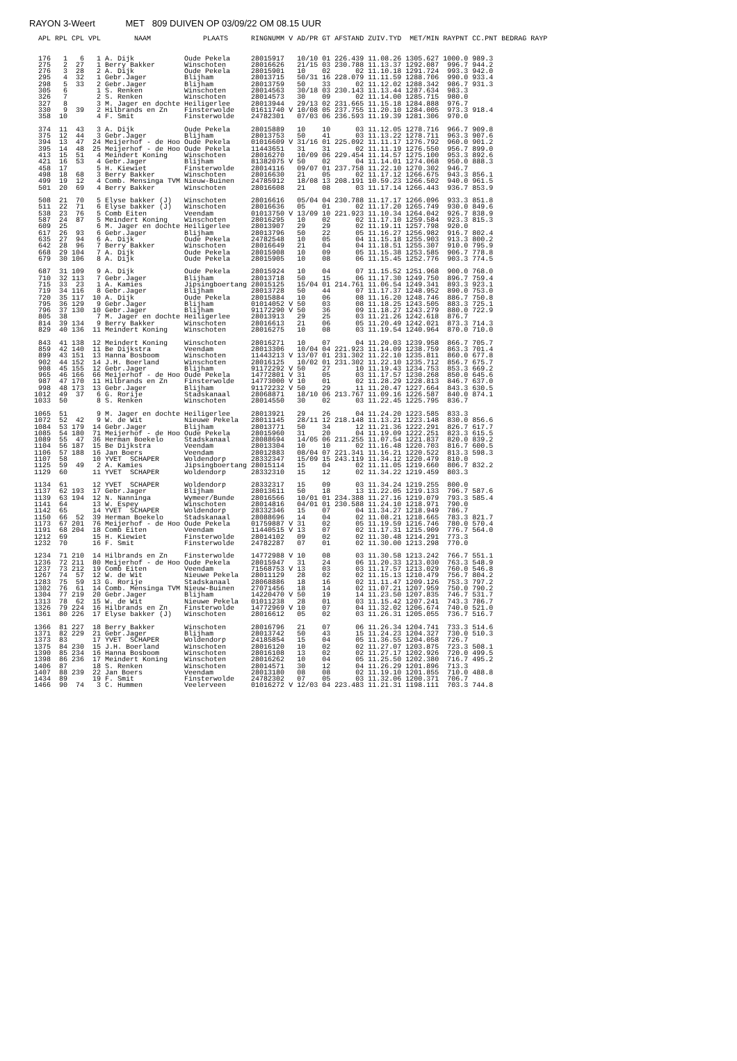RAYON 3-Weert MET 809 DUIVEN OP 03/09/22 OM 08.15 UUR
| APL | RPL | CPL | VPL | NAAM | PLAATS | RINGNUMM | V | AD/PR | GT | AFSTAND | ZUIV.TYD | MET/MIN | RAYPNT | CC.PNT | BEDRAG | RAYP |
| --- | --- | --- | --- | --- | --- | --- | --- | --- | --- | --- | --- | --- | --- | --- | --- | --- |
| 176 | 1 | 6 | 1 | A. Dijk | Oude Pekela | 28015917 | | 10/10 | 01 | 226.439 | 11.08.26 | 1305.627 | 1000.0 | 989.3 | | |
| 275 | 2 | 27 | 1 | Berry Bakker | Winschoten | 28016626 | | 21/15 | 03 | 230.788 | 11.13.37 | 1292.087 | 996.7 | 944.2 | | |
| 276 | 3 | 28 | 2 | A. Dijk | Oude Pekela | 28015901 | | 10 | 02 | 02 | 11.10.18 | 1291.724 | 993.3 | 942.0 | | |
| 295 | 4 | 32 | 1 | Gebr.Jager | Blijham | 28013715 | | 50/31 | 16 | 228.079 | 11.11.59 | 1288.706 | 990.0 | 933.4 | | |
| 298 | 5 | 33 | 2 | Gebr.Jager | Blijham | 28013759 | | 50 | 33 | 02 | 11.12.02 | 1288.342 | 986.7 | 931.3 | | |
| 305 | 6 | | 1 | S. Renken | Winschoten | 28014563 | | 30/18 | 03 | 230.143 | 11.13.44 | 1287.634 | 983.3 | | | |
| 326 | 7 | | 2 | S. Renken | Winschoten | 28014573 | | 30 | 09 | 02 | 11.14.00 | 1285.715 | 980.0 | | | |
| 327 | 8 | | 3 | M. Jager en dochte | Heiligerlee | 28013944 | | 29/13 | 02 | 231.665 | 11.15.18 | 1284.888 | 976.7 | | | |
| 330 | 9 | 39 | 2 | Hilbrands en Zn | Finsterwolde | 01611740 | V | 10/08 | 05 | 237.755 | 11.20.10 | 1284.005 | 973.3 | 918.4 | | |
| 358 | 10 | | 4 | F. Smit | Finsterwolde | 24782301 | | 07/03 | 06 | 236.593 | 11.19.39 | 1281.306 | 970.0 | | | |
| 374 | 11 | 43 | 3 | A. Dijk | Oude Pekela | 28015889 | | 10 | 10 | 03 | 11.12.05 | 1278.716 | 966.7 | 909.8 | | |
| 375 | 12 | 44 | 3 | Gebr.Jager | Blijham | 28013753 | | 50 | 41 | 03 | 11.13.22 | 1278.711 | 963.3 | 907.6 | | |
| 394 | 13 | 47 | 24 | Meijerhof - de Hoo | Oude Pekela | 01016609 | V | 31/16 | 01 | 225.092 | 11.11.17 | 1276.792 | 960.0 | 901.2 | | |
| 395 | 14 | 48 | 25 | Meijerhof - de Hoo | Oude Pekela | 11443651 | | 31 | 31 | 02 | 11.11.19 | 1276.550 | 956.7 | 899.0 | | |
| 413 | 15 | 51 | 4 | Meindert Koning | Winschoten | 28016270 | | 10/09 | 06 | 229.454 | 11.14.57 | 1275.100 | 953.3 | 892.6 | | |
| 421 | 16 | 53 | 4 | Gebr.Jager | Blijham | 81382075 | V | 50 | 02 | 04 | 11.14.01 | 1274.068 | 950.0 | 888.3 | | |
| 458 | 17 | | 5 | H. Kiewiet | Finsterwolde | 28014116 | | 09/07 | 01 | 237.758 | 11.22.10 | 1270.302 | 946.7 | | | |
| 498 | 18 | 68 | 3 | Berry Bakker | Winschoten | 28016630 | | 21 | 05 | 02 | 11.17.12 | 1266.675 | 943.3 | 856.1 | | |
| 499 | 19 | 12 | 4 | Comb. Mensinga TVM | Nieuw-Buinen | 24785912 | | 18/08 | 13 | 208.191 | 10.59.23 | 1266.502 | 940.0 | 961.5 | | |
| 501 | 20 | 69 | 4 | Berry Bakker | Winschoten | 28016608 | | 21 | 08 | 03 | 11.17.14 | 1266.443 | 936.7 | 853.9 | | |
| 508 | 21 | 70 | 5 | Elyse bakker (J) | Winschoten | 28016616 | | 05/04 | 04 | 230.788 | 11.17.17 | 1266.096 | 933.3 | 851.8 | | |
| 511 | 22 | 71 | 6 | Elyse bakker (J) | Winschoten | 28016636 | | 05 | 01 | 02 | 11.17.20 | 1265.749 | 930.0 | 849.6 | | |
| 538 | 23 | 76 | 5 | Comb Eiten | Veendam | 01013750 | V | 13/09 | 10 | 221.923 | 11.10.34 | 1264.042 | 926.7 | 838.9 | | |
| 587 | 24 | 87 | 5 | Meindert Koning | Winschoten | 28016295 | | 10 | 02 | 02 | 11.17.10 | 1259.584 | 923.3 | 815.3 | | |
| 609 | 25 | | 6 | M. Jager en dochte | Heiligerlee | 28013907 | | 29 | 29 | 02 | 11.19.11 | 1257.798 | 920.0 | | | |
| 617 | 26 | 93 | 6 | Gebr.Jager | Blijham | 28013796 | | 50 | 22 | 05 | 11.16.27 | 1256.982 | 916.7 | 802.4 | | |
| 635 | 27 | 94 | 6 | A. Dijk | Oude Pekela | 24782548 | | 10 | 05 | 04 | 11.15.18 | 1255.903 | 913.3 | 800.2 | | |
| 642 | 28 | 96 | 7 | Berry Bakker | Winschoten | 28016649 | | 21 | 04 | 04 | 11.18.51 | 1255.307 | 910.0 | 795.9 | | |
| 668 | 29 | 104 | 7 | A. Dijk | Oude Pekela | 28015908 | | 10 | 09 | 05 | 11.15.38 | 1253.585 | 906.7 | 778.8 | | |
| 679 | 30 | 106 | 8 | A. Dijk | Oude Pekela | 28015905 | | 10 | 08 | 06 | 11.15.45 | 1252.776 | 903.3 | 774.5 | | |
| 687 | 31 | 109 | 9 | A. Dijk | Oude Pekela | 28015924 | | 10 | 04 | 07 | 11.15.52 | 1251.968 | 900.0 | 768.0 | | |
| 710 | 32 | 113 | 7 | Gebr.Jager | Blijham | 28013718 | | 50 | 15 | 06 | 11.17.30 | 1249.750 | 896.7 | 759.4 | | |
| 715 | 33 | 23 | 1 | A. Kamies | Jipsingboertang | 28015125 | | 15/04 | 01 | 214.761 | 11.06.54 | 1249.341 | 893.3 | 923.1 | | |
| 719 | 34 | 116 | 8 | Gebr.Jager | Blijham | 28013728 | | 50 | 44 | 07 | 11.17.37 | 1248.952 | 890.0 | 753.0 | | |
| 720 | 35 | 117 | 10 | A. Dijk | Oude Pekela | 28015884 | | 10 | 06 | 08 | 11.16.20 | 1248.746 | 886.7 | 750.8 | | |
| 795 | 36 | 129 | 9 | Gebr.Jager | Blijham | 01014052 | V | 50 | 03 | 08 | 11.18.25 | 1243.505 | 883.3 | 725.1 | | |
| 796 | 37 | 130 | 10 | Gebr.Jager | Blijham | 91172290 | V | 50 | 36 | 09 | 11.18.27 | 1243.279 | 880.0 | 722.9 | | |
| 805 | 38 | | 7 | M. Jager en dochte | Heiligerlee | 28013913 | | 29 | 25 | 03 | 11.21.26 | 1242.618 | 876.7 | | | |
| 814 | 39 | 134 | 9 | Berry Bakker | Winschoten | 28016613 | | 21 | 06 | 05 | 11.20.49 | 1242.021 | 873.3 | 714.3 | | |
| 829 | 40 | 136 | 11 | Meindert Koning | Winschoten | 28016275 | | 10 | 08 | 03 | 11.19.54 | 1240.964 | 870.0 | 710.0 | | |
| 843 | 41 | 138 | 12 | Meindert Koning | Winschoten | 28016271 | | 10 | 07 | 04 | 11.20.03 | 1239.958 | 866.7 | 705.7 | | |
| 859 | 42 | 140 | 11 | Be Dijkstra | Veendam | 28013306 | | 10/04 | 04 | 221.923 | 11.14.09 | 1238.759 | 863.3 | 701.4 | | |
| 899 | 43 | 151 | 13 | Hanna Bosboom | Winschoten | 11443213 | V | 13/07 | 01 | 231.302 | 11.22.10 | 1235.811 | 860.0 | 677.8 | | |
| 902 | 44 | 152 | 14 | J.H. Boerland | Winschoten | 28016125 | | 10/02 | 01 | 231.302 | 11.22.10 | 1235.712 | 856.7 | 675.7 | | |
| 908 | 45 | 155 | 12 | Gebr.Jager | Blijham | 91172292 | V | 50 | 27 | 10 | 11.19.43 | 1234.753 | 853.3 | 669.2 | | |
| 965 | 46 | 166 | 66 | Meijerhof - de Hoo | Oude Pekela | 14772801 | V | 31 | 05 | 03 | 11.17.57 | 1230.268 | 850.0 | 645.6 | | |
| 987 | 47 | 170 | 11 | Hilbrands en Zn | Finsterwolde | 14773000 | V | 10 | 01 | 02 | 11.28.29 | 1228.813 | 846.7 | 637.0 | | |
| 998 | 48 | 173 | 13 | Gebr.Jager | Blijham | 91172232 | V | 50 | 29 | 11 | 11.20.47 | 1227.664 | 843.3 | 630.5 | | |
| 1012 | 49 | 37 | 6 | G. Rorije | Stadskanaal | 28068871 | | 18/10 | 06 | 213.767 | 11.09.16 | 1226.587 | 840.0 | 874.1 | | |
| 1033 | 50 | | 8 | S. Renken | Winschoten | 28014550 | | 30 | 02 | 03 | 11.22.45 | 1225.795 | 836.7 | | | |
| 1065 | 51 | | 9 | M. Jager en dochte | Heiligerlee | 28013921 | | 29 | 26 | 04 | 11.24.20 | 1223.585 | 833.3 | | | |
| 1072 | 52 | 42 | 9 | W. de Wit | Nieuwe Pekela | 28011145 | | 28/11 | 12 | 218.148 | 11.13.21 | 1223.148 | 830.0 | 856.6 | | |
| 1084 | 53 | 179 | 14 | Gebr.Jager | Blijham | 28013771 | | 50 | 34 | 12 | 11.21.36 | 1222.291 | 826.7 | 617.7 | | |
| 1085 | 54 | 180 | 71 | Meijerhof - de Hoo | Oude Pekela | 28015960 | | 31 | 20 | 04 | 11.19.09 | 1222.251 | 823.3 | 615.5 | | |
| 1089 | 55 | 47 | 36 | Herman Boekelo | Stadskanaal | 28088694 | | 14/05 | 06 | 211.255 | 11.07.54 | 1221.837 | 820.0 | 839.2 | | |
| 1104 | 56 | 187 | 15 | Be Dijkstra | Veendam | 28013304 | | 10 | 10 | 02 | 11.16.48 | 1220.703 | 816.7 | 600.5 | | |
| 1106 | 57 | 188 | 16 | Jan Boers | Veendam | 28012883 | | 08/04 | 07 | 221.341 | 11.16.21 | 1220.522 | 813.3 | 598.3 | | |
| 1107 | 58 | | 10 | YVET SCHAPER | Woldendorp | 28332347 | | 15/09 | 15 | 243.119 | 11.34.12 | 1220.479 | 810.0 | | | |
| 1125 | 59 | 49 | 2 | A. Kamies | Jipsingboertang | 28015114 | | 15 | 04 | 02 | 11.11.05 | 1219.660 | 806.7 | 832.2 | | |
| 1129 | 60 | | 11 | YVET SCHAPER | Woldendorp | 28332310 | | 15 | 12 | 02 | 11.34.22 | 1219.459 | 803.3 | | | |
| 1134 | 61 | | 12 | YVET SCHAPER | Woldendorp | 28332317 | | 15 | 09 | 03 | 11.34.24 | 1219.255 | 800.0 | | | |
| 1137 | 62 | 193 | 17 | Gebr.Jager | Blijham | 28013611 | | 50 | 18 | 13 | 11.22.05 | 1219.133 | 796.7 | 587.6 | | |
| 1139 | 63 | 194 | 12 | N. Nanninga | Wymeer/Bunde | 28016566 | | 10/01 | 01 | 234.388 | 11.27.16 | 1219.079 | 793.3 | 585.4 | | |
| 1141 | 64 | | 13 | W. Espey | Winschoten | 28014816 | | 04/01 | 01 | 230.588 | 11.24.10 | 1218.971 | 790.0 | | | |
| 1142 | 65 | | 14 | YVET SCHAPER | Woldendorp | 28332346 | | 15 | 07 | 04 | 11.34.27 | 1218.949 | 786.7 | | | |
| 1150 | 66 | 52 | 39 | Herman Boekelo | Stadskanaal | 28088696 | | 14 | 04 | 02 | 11.08.21 | 1218.665 | 783.3 | 821.7 | | |
| 1173 | 67 | 201 | 76 | Meijerhof - de Hoo | Oude Pekela | 01759887 | V | 31 | 02 | 05 | 11.19.59 | 1216.746 | 780.0 | 570.4 | | |
| 1191 | 68 | 204 | 18 | Comb Eiten | Veendam | 11440515 | V | 13 | 07 | 02 | 11.17.31 | 1215.909 | 776.7 | 564.0 | | |
| 1212 | 69 | | 15 | H. Kiewiet | Finsterwolde | 28014102 | | 09 | 02 | 02 | 11.30.48 | 1214.291 | 773.3 | | | |
| 1232 | 70 | | 16 | F. Smit | Finsterwolde | 24782287 | | 07 | 01 | 02 | 11.30.00 | 1213.298 | 770.0 | | | |
| 1234 | 71 | 210 | 14 | Hilbrands en Zn | Finsterwolde | 14772988 | V | 10 | 08 | 03 | 11.30.58 | 1213.242 | 766.7 | 551.1 | | |
| 1236 | 72 | 211 | 80 | Meijerhof - de Hoo | Oude Pekela | 28015947 | | 31 | 24 | 06 | 11.20.33 | 1213.030 | 763.3 | 548.9 | | |
| 1237 | 73 | 212 | 19 | Comb Eiten | Veendam | 71568753 | V | 13 | 03 | 03 | 11.17.57 | 1213.029 | 760.0 | 546.8 | | |
| 1267 | 74 | 57 | 12 | W. de Wit | Nieuwe Pekela | 28011129 | | 28 | 02 | 02 | 11.15.13 | 1210.479 | 756.7 | 804.2 | | |
| 1283 | 75 | 59 | 13 | G. Rorije | Stadskanaal | 28068886 | | 18 | 16 | 02 | 11.11.47 | 1209.126 | 753.3 | 797.2 | | |
| 1302 | 76 | 61 | 14 | Comb. Mensinga TVM | Nieuw-Buinen | 27071456 | | 18 | 14 | 02 | 11.07.21 | 1207.959 | 750.0 | 790.2 | | |
| 1304 | 77 | 219 | 20 | Gebr.Jager | Blijham | 14220470 | V | 50 | 19 | 14 | 11.23.50 | 1207.835 | 746.7 | 531.7 | | |
| 1313 | 78 | 62 | 15 | W. de Wit | Nieuwe Pekela | 01011238 | | 28 | 01 | 03 | 11.15.42 | 1207.241 | 743.3 | 786.7 | | |
| 1326 | 79 | 224 | 16 | Hilbrands en Zn | Finsterwolde | 14772969 | V | 10 | 07 | 04 | 11.32.02 | 1206.674 | 740.0 | 521.0 | | |
| 1361 | 80 | 226 | 17 | Elyse bakker (J) | Winschoten | 28016612 | | 05 | 02 | 03 | 11.26.31 | 1205.055 | 736.7 | 516.7 | | |
| 1366 | 81 | 227 | 18 | Berry Bakker | Winschoten | 28016796 | | 21 | 07 | 06 | 11.26.34 | 1204.741 | 733.3 | 514.6 | | |
| 1371 | 82 | 229 | 21 | Gebr.Jager | Blijham | 28013742 | | 50 | 43 | 15 | 11.24.23 | 1204.327 | 730.0 | 510.3 | | |
| 1373 | 83 | | 17 | YVET SCHAPER | Woldendorp | 24185854 | | 15 | 04 | 05 | 11.36.55 | 1204.058 | 726.7 | | | |
| 1375 | 84 | 230 | 15 | J.H. Boerland | Winschoten | 28016120 | | 10 | 02 | 02 | 11.27.07 | 1203.875 | 723.3 | 508.1 | | |
| 1390 | 85 | 234 | 16 | Hanna Bosboom | Winschoten | 28016108 | | 13 | 02 | 02 | 11.27.17 | 1202.926 | 720.0 | 499.5 | | |
| 1398 | 86 | 236 | 17 | Meindert Koning | Winschoten | 28016262 | | 10 | 04 | 05 | 11.25.50 | 1202.380 | 716.7 | 495.2 | | |
| 1406 | 87 | | 18 | S. Renken | Winschoten | 28014571 | | 30 | 12 | 04 | 11.26.29 | 1201.896 | 713.3 | | | |
| 1407 | 88 | 239 | 22 | Jan Boers | Veendam | 28013180 | | 08 | 08 | 02 | 11.19.10 | 1201.855 | 710.0 | 488.8 | | |
| 1434 | 89 | | 19 | F. Smit | Finsterwolde | 24782302 | | 07 | 05 | 03 | 11.32.06 | 1200.371 | 706.7 | | | |
| 1466 | 90 | 74 | 3 | C. Hummen | Veelerveen | 01016272 | V | 12/03 | 04 | 223.483 | 11.21.31 | 1198.111 | 703.3 | 744.8 | | |